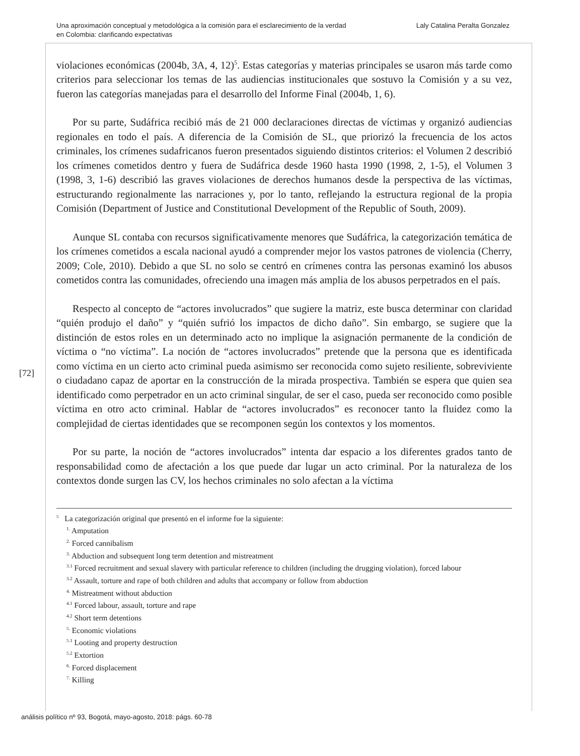Una aproximación conceptual y metodológica a la comisión para el esclarecimiento de la verdad
en Colombia: clarificando expectativas
Laly Catalina Peralta Gonzalez
[72]
violaciones económicas (2004b, 3A, 4, 12)<sup>5</sup>. Estas categorías y materias principales se usaron más tarde como criterios para seleccionar los temas de las audiencias institucionales que sostuvo la Comisión y a su vez, fueron las categorías manejadas para el desarrollo del Informe Final (2004b, 1, 6).
Por su parte, Sudáfrica recibió más de 21 000 declaraciones directas de víctimas y organizó audiencias regionales en todo el país. A diferencia de la Comisión de SL, que priorizó la frecuencia de los actos criminales, los crímenes sudafricanos fueron presentados siguiendo distintos criterios: el Volumen 2 describió los crímenes cometidos dentro y fuera de Sudáfrica desde 1960 hasta 1990 (1998, 2, 1-5), el Volumen 3 (1998, 3, 1-6) describió las graves violaciones de derechos humanos desde la perspectiva de las víctimas, estructurando regionalmente las narraciones y, por lo tanto, reflejando la estructura regional de la propia Comisión (Department of Justice and Constitutional Development of the Republic of South, 2009).
Aunque SL contaba con recursos significativamente menores que Sudáfrica, la categorización temática de los crímenes cometidos a escala nacional ayudó a comprender mejor los vastos patrones de violencia (Cherry, 2009; Cole, 2010). Debido a que SL no solo se centró en crímenes contra las personas examinó los abusos cometidos contra las comunidades, ofreciendo una imagen más amplia de los abusos perpetrados en el país.
Respecto al concepto de “actores involucrados” que sugiere la matriz, este busca determinar con claridad “quién produjo el daño” y “quién sufrió los impactos de dicho daño”. Sin embargo, se sugiere que la distinción de estos roles en un determinado acto no implique la asignación permanente de la condición de víctima o “no víctima”. La noción de “actores involucrados” pretende que la persona que es identificada como víctima en un cierto acto criminal pueda asimismo ser reconocida como sujeto resiliente, sobreviviente o ciudadano capaz de aportar en la construcción de la mirada prospectiva. También se espera que quien sea identificado como perpetrador en un acto criminal singular, de ser el caso, pueda ser reconocido como posible víctima en otro acto criminal. Hablar de “actores involucrados” es reconocer tanto la fluidez como la complejidad de ciertas identidades que se recomponen según los contextos y los momentos.
Por su parte, la noción de “actores involucrados” intenta dar espacio a los diferentes grados tanto de responsabilidad como de afectación a los que puede dar lugar un acto criminal. Por la naturaleza de los contextos donde surgen las CV, los hechos criminales no solo afectan a la víctima
<sup>5</sup> La categorización original que presentó en el informe fue la siguiente:
<sup>1.</sup> Amputation
<sup>2.</sup> Forced cannibalism
<sup>3.</sup> Abduction and subsequent long term detention and mistreatment
<sup>3.1</sup> Forced recruitment and sexual slavery with particular reference to children (including the drugging violation), forced labour
<sup>3.2</sup> Assault, torture and rape of both children and adults that accompany or follow from abduction
<sup>4.</sup> Mistreatment without abduction
<sup>4.1</sup> Forced labour, assault, torture and rape
<sup>4.2</sup> Short term detentions
<sup>5.</sup> Economic violations
<sup>5.1</sup> Looting and property destruction
<sup>5.2</sup> Extortion
<sup>6.</sup> Forced displacement
<sup>7.</sup> Killing
análisis político nº 93, Bogotá, mayo-agosto, 2018: págs. 60-78